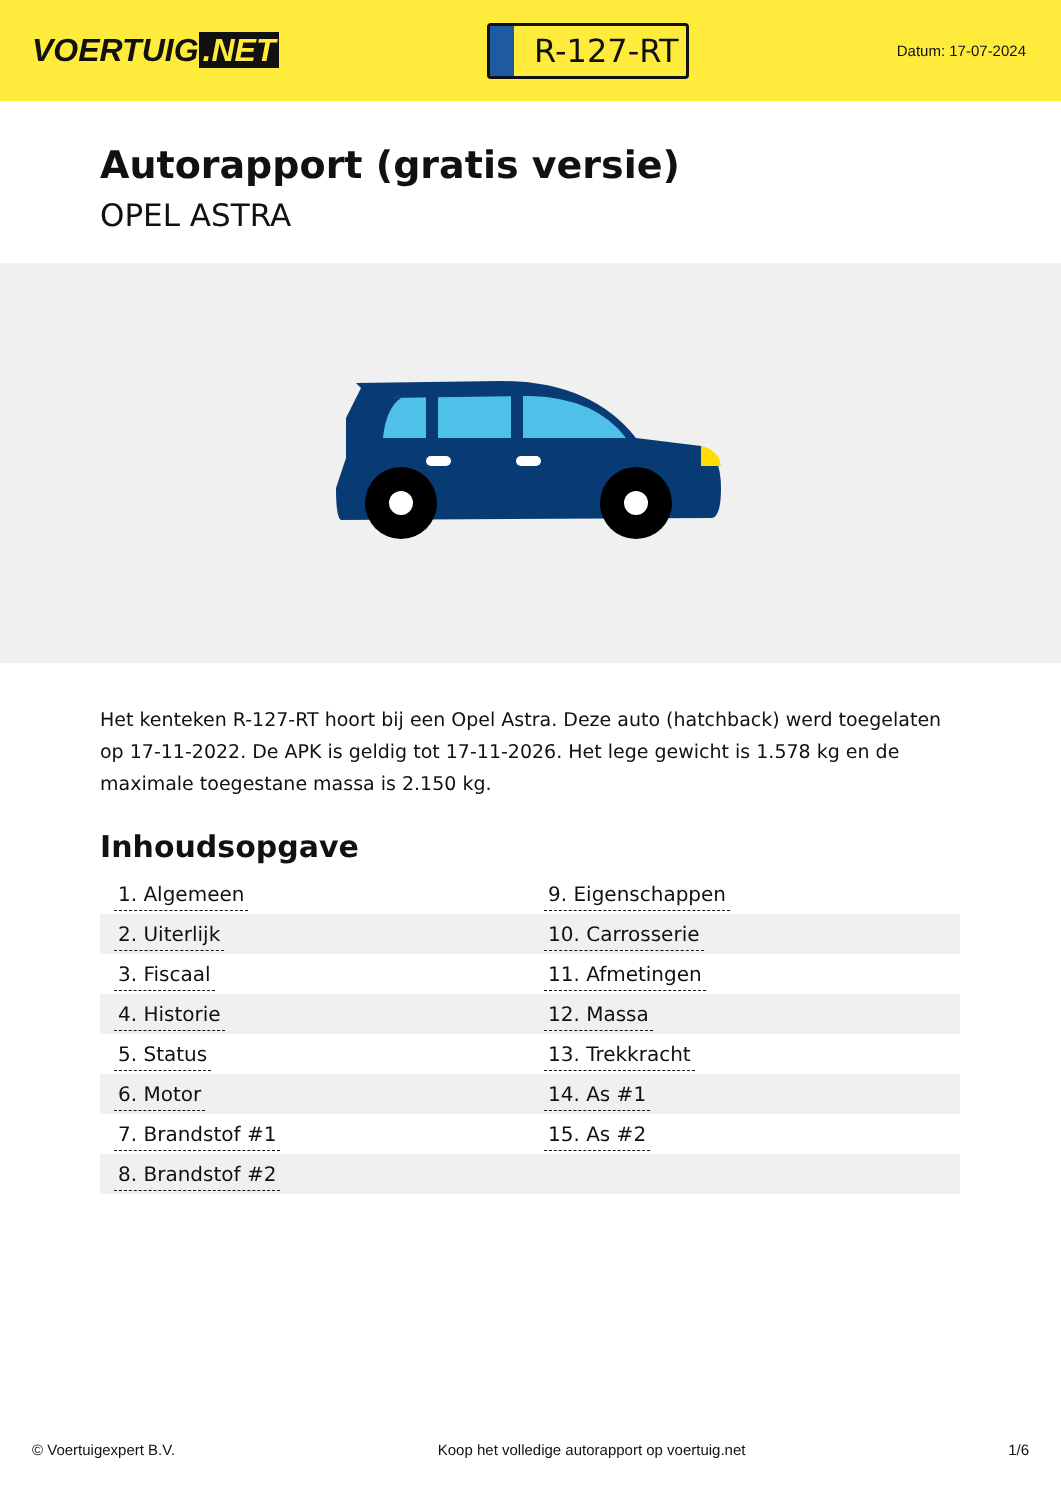VOERTUIG.NET
R-127-RT
Datum: 17-07-2024
Autorapport (gratis versie)
OPEL ASTRA
Het kenteken R-127-RT hoort bij een Opel Astra. Deze auto (hatchback) werd toegelaten op 17-11-2022. De APK is geldig tot 17-11-2026. Het lege gewicht is 1.578 kg en de maximale toegestane massa is 2.150 kg.
Inhoudsopgave
| 1. Algemeen | 9. Eigenschappen |
| 2. Uiterlijk | 10. Carrosserie |
| 3. Fiscaal | 11. Afmetingen |
| 4. Historie | 12. Massa |
| 5. Status | 13. Trekkracht |
| 6. Motor | 14. As #1 |
| 7. Brandstof #1 | 15. As #2 |
| 8. Brandstof #2 | |
© Voertuigexpert B.V. Koop het volledige autorapport op voertuig.net 1/6